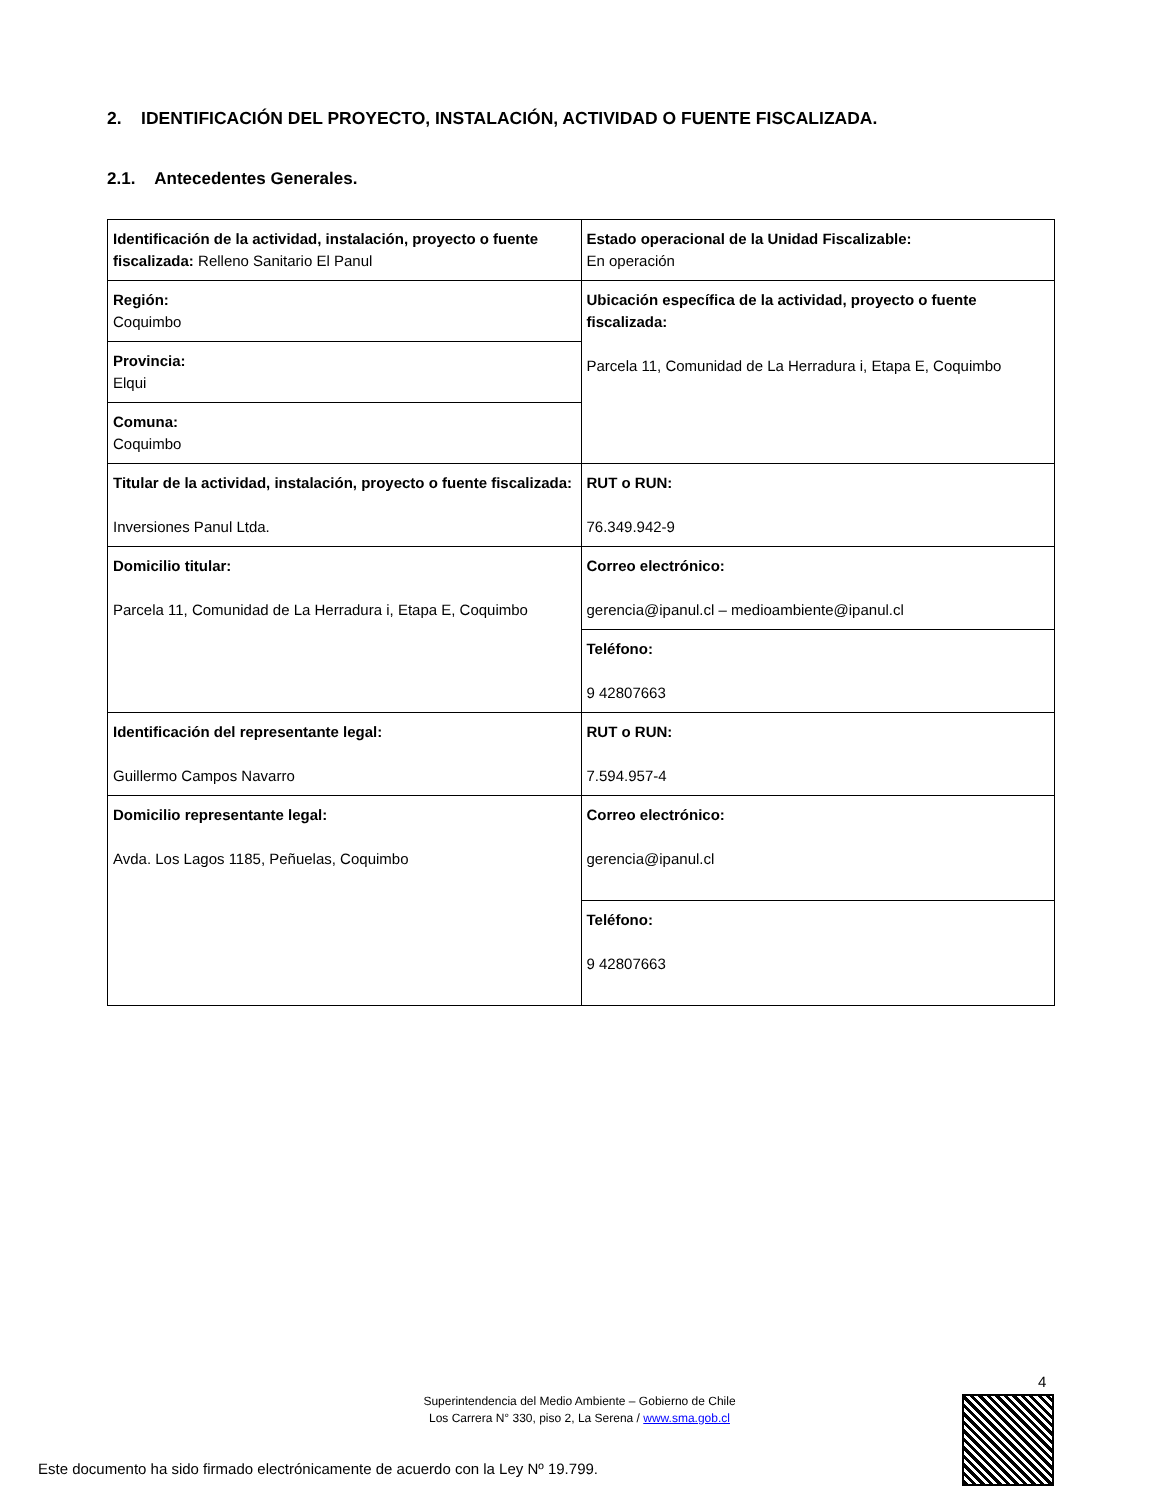2. IDENTIFICACIÓN DEL PROYECTO, INSTALACIÓN, ACTIVIDAD O FUENTE FISCALIZADA.
2.1. Antecedentes Generales.
| Identificación de la actividad, instalación, proyecto o fuente fiscalizada: Relleno Sanitario El Panul | Estado operacional de la Unidad Fiscalizable: En operación |
| Región: Coquimbo | Ubicación específica de la actividad, proyecto o fuente fiscalizada: Parcela 11, Comunidad de La Herradura i, Etapa E, Coquimbo |
| Provincia: Elqui | |
| Comuna: Coquimbo | |
| Titular de la actividad, instalación, proyecto o fuente fiscalizada: Inversiones Panul Ltda. | RUT o RUN: 76.349.942-9 |
| Domicilio titular: Parcela 11, Comunidad de La Herradura i, Etapa E, Coquimbo | Correo electrónico: gerencia@ipanul.cl – medioambiente@ipanul.cl |
| | Teléfono: 9 42807663 |
| Identificación del representante legal: Guillermo Campos Navarro | RUT o RUN: 7.594.957-4 |
| Domicilio representante legal: Avda. Los Lagos 1185, Peñuelas, Coquimbo | Correo electrónico: gerencia@ipanul.cl |
| | Teléfono: 9 42807663 |
4
Superintendencia del Medio Ambiente – Gobierno de Chile
Los Carrera N° 330, piso 2, La Serena / www.sma.gob.cl
Este documento ha sido firmado electrónicamente de acuerdo con la Ley Nº 19.799.